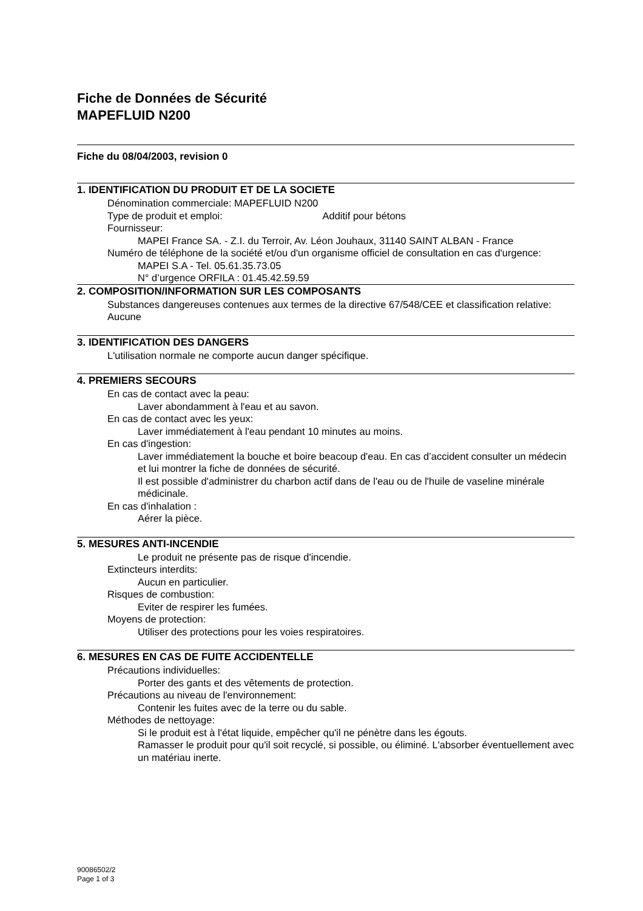Fiche de Données de Sécurité
MAPEFLUID N200
Fiche du 08/04/2003, revision 0
1. IDENTIFICATION DU PRODUIT ET DE LA SOCIETE
Dénomination commerciale: MAPEFLUID N200
Type de produit et emploi: Additif pour bétons
Fournisseur:
MAPEI France SA. - Z.I. du Terroir, Av. Léon Jouhaux, 31140 SAINT ALBAN - France
Numéro de téléphone de la société et/ou d'un organisme officiel de consultation en cas d'urgence:
MAPEI S.A - Tel. 05.61.35.73.05
N° d’urgence ORFILA : 01.45.42.59.59
2. COMPOSITION/INFORMATION SUR LES COMPOSANTS
Substances dangereuses contenues aux termes de la directive 67/548/CEE et classification relative:
Aucune
3. IDENTIFICATION DES DANGERS
L'utilisation normale ne comporte aucun danger spécifique.
4. PREMIERS SECOURS
En cas de contact avec la peau:
Laver abondamment à l'eau et au savon.
En cas de contact avec les yeux:
Laver immédiatement à l'eau pendant 10 minutes au moins.
En cas d'ingestion:
Laver immédiatement la bouche et boire beacoup d'eau. En cas d’accident consulter un médecin et lui montrer la fiche de données de sécurité.
Il est possible d'administrer du charbon actif dans de l'eau ou de l'huile de vaseline minérale médicinale.
En cas d'inhalation :
Aérer la pièce.
5. MESURES ANTI-INCENDIE
Le produit ne présente pas de risque d'incendie.
Extincteurs interdits:
Aucun en particulier.
Risques de combustion:
Eviter de respirer les fumées.
Moyens de protection:
Utiliser des protections pour les voies respiratoires.
6. MESURES EN CAS DE FUITE ACCIDENTELLE
Précautions individuelles:
Porter des gants et des vêtements de protection.
Précautions au niveau de l'environnement:
Contenir les fuites avec de la terre ou du sable.
Méthodes de nettoyage:
Si le produit est à l'état liquide, empêcher qu'il ne pénètre dans les égouts.
Ramasser le produit pour qu'il soit recyclé, si possible, ou éliminé. L'absorber éventuellement avec un matériau inerte.
90086502/2
Page 1 of 3